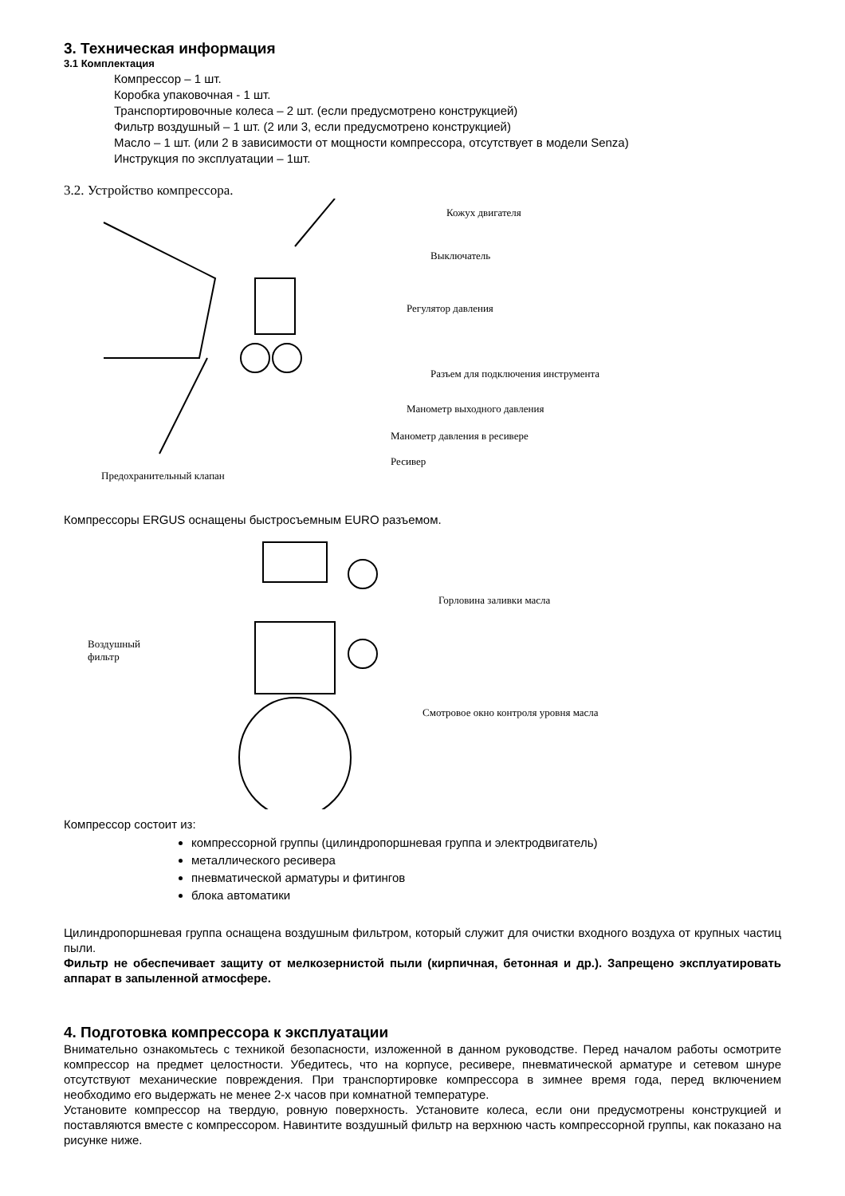3. Техническая информация
3.1 Комплектация
Компрессор – 1 шт.
Коробка упаковочная - 1 шт.
Транспортировочные колеса – 2 шт. (если предусмотрено конструкцией)
Фильтр воздушный – 1 шт. (2 или 3, если предусмотрено конструкцией)
Масло – 1 шт. (или 2 в зависимости от мощности компрессора, отсутствует в модели Senza)
Инструкция по эксплуатации – 1шт.
3.2. Устройство компрессора.
Кожух двигателя
Выключатель
Регулятор давления
Разъем для подключения инструмента
Манометр выходного давления
Манометр давления в ресивере
Ресивер
Предохранительный клапан
Компрессоры ERGUS оснащены быстросъемным EURO разъемом.
Воздушный
фильтр
Горловина заливки масла
Смотровое окно контроля уровня масла
Компрессор состоит из:
компрессорной группы (цилиндропоршневая группа и электродвигатель)
металлического ресивера
пневматической арматуры и фитингов
блока автоматики
Цилиндропоршневая группа оснащена воздушным фильтром, который служит для очистки входного воздуха от крупных частиц пыли.
Фильтр не обеспечивает защиту от мелкозернистой пыли (кирпичная, бетонная и др.). Запрещено эксплуатировать аппарат в запыленной атмосфере.
4. Подготовка компрессора к эксплуатации
Внимательно ознакомьтесь с техникой безопасности, изложенной в данном руководстве. Перед началом работы осмотрите компрессор на предмет целостности. Убедитесь, что на корпусе, ресивере, пневматической арматуре и сетевом шнуре отсутствуют механические повреждения. При транспортировке компрессора в зимнее время года, перед включением необходимо его выдержать не менее 2-х часов при комнатной температуре.
Установите компрессор на твердую, ровную поверхность. Установите колеса, если они предусмотрены конструкцией и поставляются вместе с компрессором. Навинтите воздушный фильтр на верхнюю часть компрессорной группы, как показано на рисунке ниже.